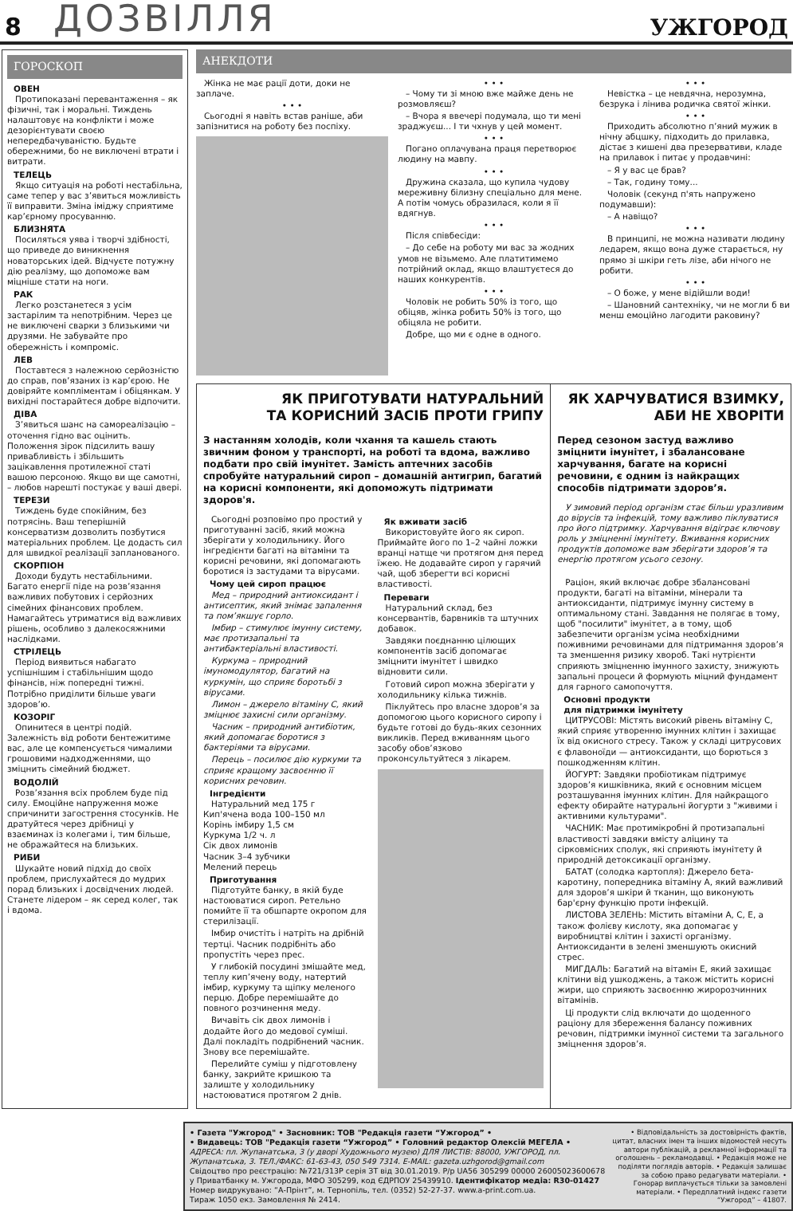8 ДОЗВІЛЛЯ УЖГОРОД
ГОРОСКОП
ОВЕН
Протипоказані перевантаження – як фізичні, так і моральні. Тиждень налаштовує на конфлікти і може дезорієнтувати своєю непередбачуваністю. Будьте обережними, бо не виключені втрати і витрати.
ТЕЛЕЦЬ
Якщо ситуація на роботі нестабільна, саме тепер у вас з’явиться можливість її виправити. Зміна іміджу сприятиме кар’єрному просуванню.
БЛИЗНЯТА
Посиляться уява і творчі здібності, що приведе до виникнення новаторських ідей. Відчуєте потужну дію реалізму, що допоможе вам міцніше стати на ноги.
РАК
Легко розстанетеся з усім застарілим та непотрібним. Через це не виключені сварки з близькими чи друзями. Не забувайте про обережність і компроміс.
ЛЕВ
Поставтеся з належною серйозністю до справ, пов’язаних із кар’єрою. Не довіряйте компліментам і обіцянкам. У вихідні постарайтеся добре відпочити.
ДІВА
З’явиться шанс на самореалізацію – оточення гідно вас оцінить. Положення зірок підсилить вашу привабливість і збільшить зацікавлення протилежної статі вашою персоною. Якщо ви ще самотні, – любов нарешті постукає у ваші двері.
ТЕРЕЗИ
Тиждень буде спокійним, без потрясінь. Ваш теперішній консерватизм дозволить позбутися матеріальних проблем. Це додасть сил для швидкої реалізації запланованого.
СКОРПІОН
Доходи будуть нестабільними. Багато енергії піде на розв’язання важливих побутових і серйозних сімейних фінансових проблем. Намагайтесь утриматися від важливих рішень, особливо з далекосяжними наслідками.
СТРІЛЕЦЬ
Період виявиться набагато успішнішим і стабільнішим щодо фінансів, ніж попередні тижні. Потрібно приділити більше уваги здоров’ю.
КОЗОРІГ
Опинитеся в центрі подій. Залежність від роботи бентежитиме вас, але це компенсується чималими грошовими надходженнями, що зміцнить сімейний бюджет.
ВОДОЛІЙ
Розв’язання всіх проблем буде під силу. Емоційне напруження може спричинити загострення стосунків. Не дратуйтеся через дрібниці у взаєминах із колегами і, тим більше, не ображайтеся на близьких.
РИБИ
Шукайте новий підхід до своїх проблем, прислухайтеся до мудрих порад близьких і досвідчених людей. Станете лідером – як серед колег, так і вдома.
АНЕКДОТИ
Жінка не має рації доти, доки не заплаче.
• • •
Сьогодні я навіть встав раніше, аби запізнитися на роботу без поспіху.
• • •
– Чому ти зі мною вже майже день не розмовляєш?
– Вчора я ввечері подумала, що ти мені зраджуєш... І ти чхнув у цей момент.
• • •
Погано оплачувана праця перетворює людину на мавпу.
• • •
Дружина сказала, що купила чудову мереживну білизну спеціально для мене. А потім чомусь образилася, коли я її вдягнув.
• • •
Після співбесіди:
– До себе на роботу ми вас за жодних умов не візьмемо. Але платитимемо потрійний оклад, якщо влаштуєтеся до наших конкурентів.
• • •
Чоловік не робить 50% із того, що обіцяв, жінка робить 50% із того, що обіцяла не робити.
Добре, що ми є одне в одного.
• • •
Невістка – це невдячна, нерозумна, безрука і лінива родичка святої жінки.
• • •
Приходить абсолютно п’яний мужик в нічну абцшку, підходить до прилавка, дістає з кишені два презервативи, кладе на прилавок і питає у продавчині:
– Я у вас це брав?
– Так, годину тому...
Чоловік (секунд п'ять напружено подумавши):
– А навіщо?
• • •
В принципі, не можна називати людину ледарем, якщо вона дуже старається, ну прямо зі шкіри геть лізе, аби нічого не робити.
• • •
– О боже, у мене відійшли води!
– Шановний сантехніку, чи не могли б ви менш емоційно лагодити раковину?
ЯК ПРИГОТУВАТИ НАТУРАЛЬНИЙ
ТА КОРИСНИЙ ЗАСІБ ПРОТИ ГРИПУ
З настанням холодів, коли чхання та кашель стають звичним фоном у транспорті, на роботі та вдома, важливо подбати про свій імунітет. Замість аптечних засобів спробуйте натуральний сироп – домашній антигрип, багатий на корисні компоненти, які допоможуть підтримати здоров'я.
Сьогодні розповімо про простий у приготуванні засіб, який можна зберігати у холодильнику. Його інгредієнти багаті на вітаміни та корисні речовини, які допомагають боротися із застудами та вірусами.
Чому цей сироп працює
Мед – природний антиоксидант і антисептик, який знімає запалення та пом’якшує горло.
Імбир – стимулює імунну систему, має протизапальні та антибактеріальні властивості.
Куркума – природний імуномодулятор, багатий на куркумін, що сприяє боротьбі з вірусами.
Лимон – джерело вітаміну С, який зміцнює захисні сили організму.
Часник – природний антибіотик, який допомагає боротися з бактеріями та вірусами.
Перець – посилює дію куркуми та сприяє кращому засвоєнню її корисних речовин.
Інгредієнти
Натуральний мед 175 г
Кип'ячена вода 100–150 мл
Корінь імбиру 1,5 см
Куркума 1/2 ч. л
Сік двох лимонів
Часник 3–4 зубчики
Мелений перець
Приготування
Підготуйте банку, в якій буде настоюватися сироп. Ретельно помийте її та обшпарте окропом для стерилізації.
Імбир очистіть і натріть на дрібній тертці. Часник подрібніть або пропустіть через прес.
У глибокій посудині змішайте мед, теплу кип’ячену воду, натертий імбир, куркуму та щіпку меленого перцю. Добре перемішайте до повного розчинення меду.
Вичавіть сік двох лимонів і додайте його до медової суміші. Далі покладіть подрібнений часник. Знову все перемішайте.
Перелийте суміш у підготовлену банку, закрийте кришкою та залиште у холодильнику настоюватися протягом 2 днів.
Як вживати засіб
Використовуйте його як сироп. Приймайте його по 1–2 чайні ложки вранці натще чи протягом дня перед їжею. Не додавайте сироп у гарячий чай, щоб зберегти всі корисні властивості.
Переваги
Натуральний склад, без консервантів, барвників та штучних добавок.
Завдяки поєднанню цілющих компонентів засіб допомагає зміцнити імунітет і швидко відновити сили.
Готовий сироп можна зберігати у холодильнику кілька тижнів.
Піклуйтесь про власне здоров’я за допомогою цього корисного сиропу і будьте готові до будь-яких сезонних викликів. Перед вживанням цього засобу обов’язково проконсультуйтеся з лікарем.
ЯК ХАРЧУВАТИСЯ ВЗИМКУ,
АБИ НЕ ХВОРІТИ
Перед сезоном застуд важливо зміцнити імунітет, і збалансоване харчування, багате на корисні речовини, є одним із найкращих способів підтримати здоров’я.
У зимовий період організм стає більш уразливим до вірусів та інфекцій, тому важливо піклуватися про його підтримку. Харчування відіграє ключову роль у зміцненні імунітету. Вживання корисних продуктів допоможе вам зберігати здоров’я та енергію протягом усього сезону.
Раціон, який включає добре збалансовані продукти, багаті на вітаміни, мінерали та антиоксиданти, підтримує імунну систему в оптимальному стані. Завдання не полягає в тому, щоб "посилити" імунітет, а в тому, щоб забезпечити організм усіма необхідними поживними речовинами для підтримання здоров’я та зменшення ризику хвороб. Такі нутрієнти сприяють зміцненню імунного захисту, знижують запальні процеси й формують міцний фундамент для гарного самопочуття.
Основні продукти
для підтримки імунітету
ЦИТРУСОВІ: Містять високий рівень вітаміну С, який сприяє утворенню імунних клітин і захищає їх від окисного стресу. Також у складі цитрусових є флавоноїди — антиоксиданти, що борються з пошкодженням клітин.
ЙОГУРТ: Завдяки пробіотикам підтримує здоров’я кишківника, який є основним місцем розташування імунних клітин. Для найкращого ефекту обирайте натуральні йогурти з "живими і активними культурами".
ЧАСНИК: Має протимікробні й протизапальні властивості завдяки вмісту аліцину та сірковмісних сполук, які сприяють імунітету й природній детоксикації організму.
БАТАТ (солодка картопля): Джерело бета-каротину, попередника вітаміну А, який важливий для здоров’я шкіри й тканин, що виконують бар'єрну функцію проти інфекцій.
ЛИСТОВА ЗЕЛЕНЬ: Містить вітаміни А, С, Е, а також фолієву кислоту, яка допомагає у виробництві клітин і захисті організму. Антиоксиданти в зелені зменшують окисний стрес.
МИГДАЛЬ: Багатий на вітамін Е, який захищає клітини від ушкоджень, а також містить корисні жири, що сприяють засвоєнню жиророзчинних вітамінів.
Ці продукти слід включати до щоденного раціону для збереження балансу поживних речовин, підтримки імунної системи та загального зміцнення здоров’я.
• Газета "Ужгород" • Засновник: ТОВ "Редакція газети “Ужгород” •
• Видавець: ТОВ "Редакція газети “Ужгород” • Головний редактор Олексій МЕГЕЛА •
АДРЕСА: пл. Жупанатська, 3 (у дворі Художнього музею) ДЛЯ ЛИСТІВ: 88000, УЖГОРОД, пл. Жупанатська, 3. ТЕЛ./ФАКС: 61-63-43, 050 549 7314. E-MAIL: gazeta.uzhgorod@gmail.com
Свідоцтво про реєстрацію: №721/313Р серія ЗТ від 30.01.2019. Р/р UA56 305299 00000 26005023600678 у Приватбанку м. Ужгорода, МФО 305299, код ЄДРПОУ 25439910. Ідентифікатор медіа: R30-01427
Номер видрукувано: “А-Прінт”, м. Тернопіль, тел. (0352) 52-27-37. www.a-print.com.ua.
Тираж 1050 екз. Замовлення № 2414.
• Відповідальність за достовірність фактів, цитат, власних імен та інших відомостей несуть автори публікацій, а рекламної інформації та оголошень – рекламодавці. • Редакція може не поділяти поглядів авторів. • Редакція залишає за собою право редагувати матеріали. • Гонорар виплачується тільки за замовлені матеріали. • Передплатний індекс газети “Ужгород” – 41807.